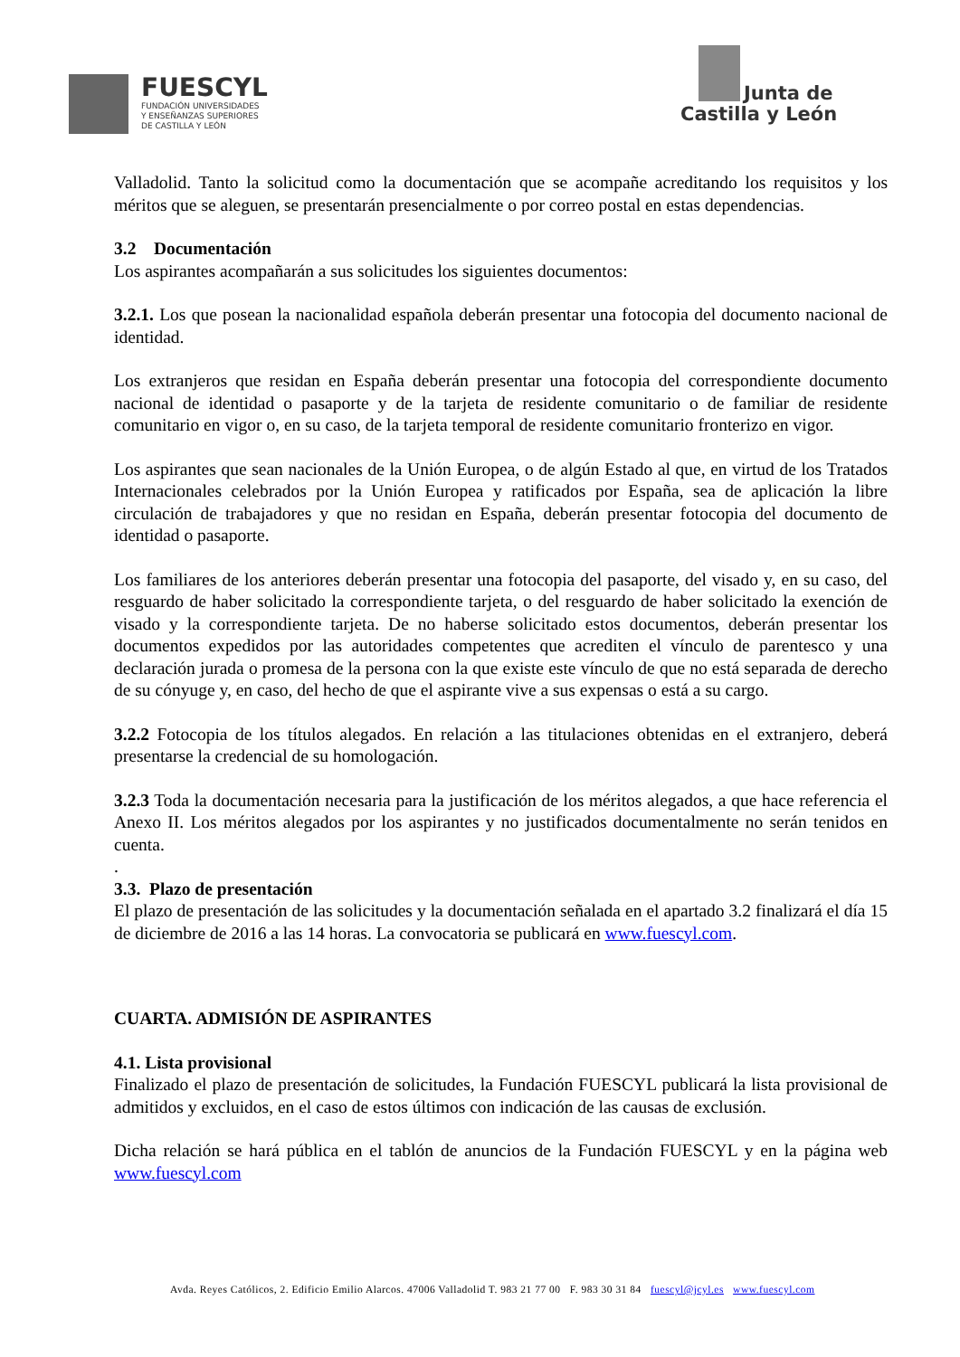FUESCYL
FUNDACIÓN UNIVERSIDADES
Y ENSEÑANZAS SUPERIORES
DE CASTILLA Y LEÓN
Junta de
Castilla y León
Valladolid. Tanto la solicitud como la documentación que se acompañe acreditando los requisitos y los méritos que se aleguen, se presentarán presencialmente o por correo postal en estas dependencias.
3.2 Documentación
Los aspirantes acompañarán a sus solicitudes los siguientes documentos:
3.2.1. Los que posean la nacionalidad española deberán presentar una fotocopia del documento nacional de identidad.
Los extranjeros que residan en España deberán presentar una fotocopia del correspondiente documento nacional de identidad o pasaporte y de la tarjeta de residente comunitario o de familiar de residente comunitario en vigor o, en su caso, de la tarjeta temporal de residente comunitario fronterizo en vigor.
Los aspirantes que sean nacionales de la Unión Europea, o de algún Estado al que, en virtud de los Tratados Internacionales celebrados por la Unión Europea y ratificados por España, sea de aplicación la libre circulación de trabajadores y que no residan en España, deberán presentar fotocopia del documento de identidad o pasaporte.
Los familiares de los anteriores deberán presentar una fotocopia del pasaporte, del visado y, en su caso, del resguardo de haber solicitado la correspondiente tarjeta, o del resguardo de haber solicitado la exención de visado y la correspondiente tarjeta. De no haberse solicitado estos documentos, deberán presentar los documentos expedidos por las autoridades competentes que acrediten el vínculo de parentesco y una declaración jurada o promesa de la persona con la que existe este vínculo de que no está separada de derecho de su cónyuge y, en caso, del hecho de que el aspirante vive a sus expensas o está a su cargo.
3.2.2 Fotocopia de los títulos alegados. En relación a las titulaciones obtenidas en el extranjero, deberá presentarse la credencial de su homologación.
3.2.3 Toda la documentación necesaria para la justificación de los méritos alegados, a que hace referencia el Anexo II. Los méritos alegados por los aspirantes y no justificados documentalmente no serán tenidos en cuenta.
.
3.3. Plazo de presentación
El plazo de presentación de las solicitudes y la documentación señalada en el apartado 3.2 finalizará el día 15 de diciembre de 2016 a las 14 horas. La convocatoria se publicará en www.fuescyl.com.
CUARTA. ADMISIÓN DE ASPIRANTES
4.1. Lista provisional
Finalizado el plazo de presentación de solicitudes, la Fundación FUESCYL publicará la lista provisional de admitidos y excluidos, en el caso de estos últimos con indicación de las causas de exclusión.
Dicha relación se hará pública en el tablón de anuncios de la Fundación FUESCYL y en la página web www.fuescyl.com
Avda. Reyes Católicos, 2. Edificio Emilio Alarcos. 47006 Valladolid T. 983 21 77 00 F. 983 30 31 84 fuescyl@jcyl.es www.fuescyl.com